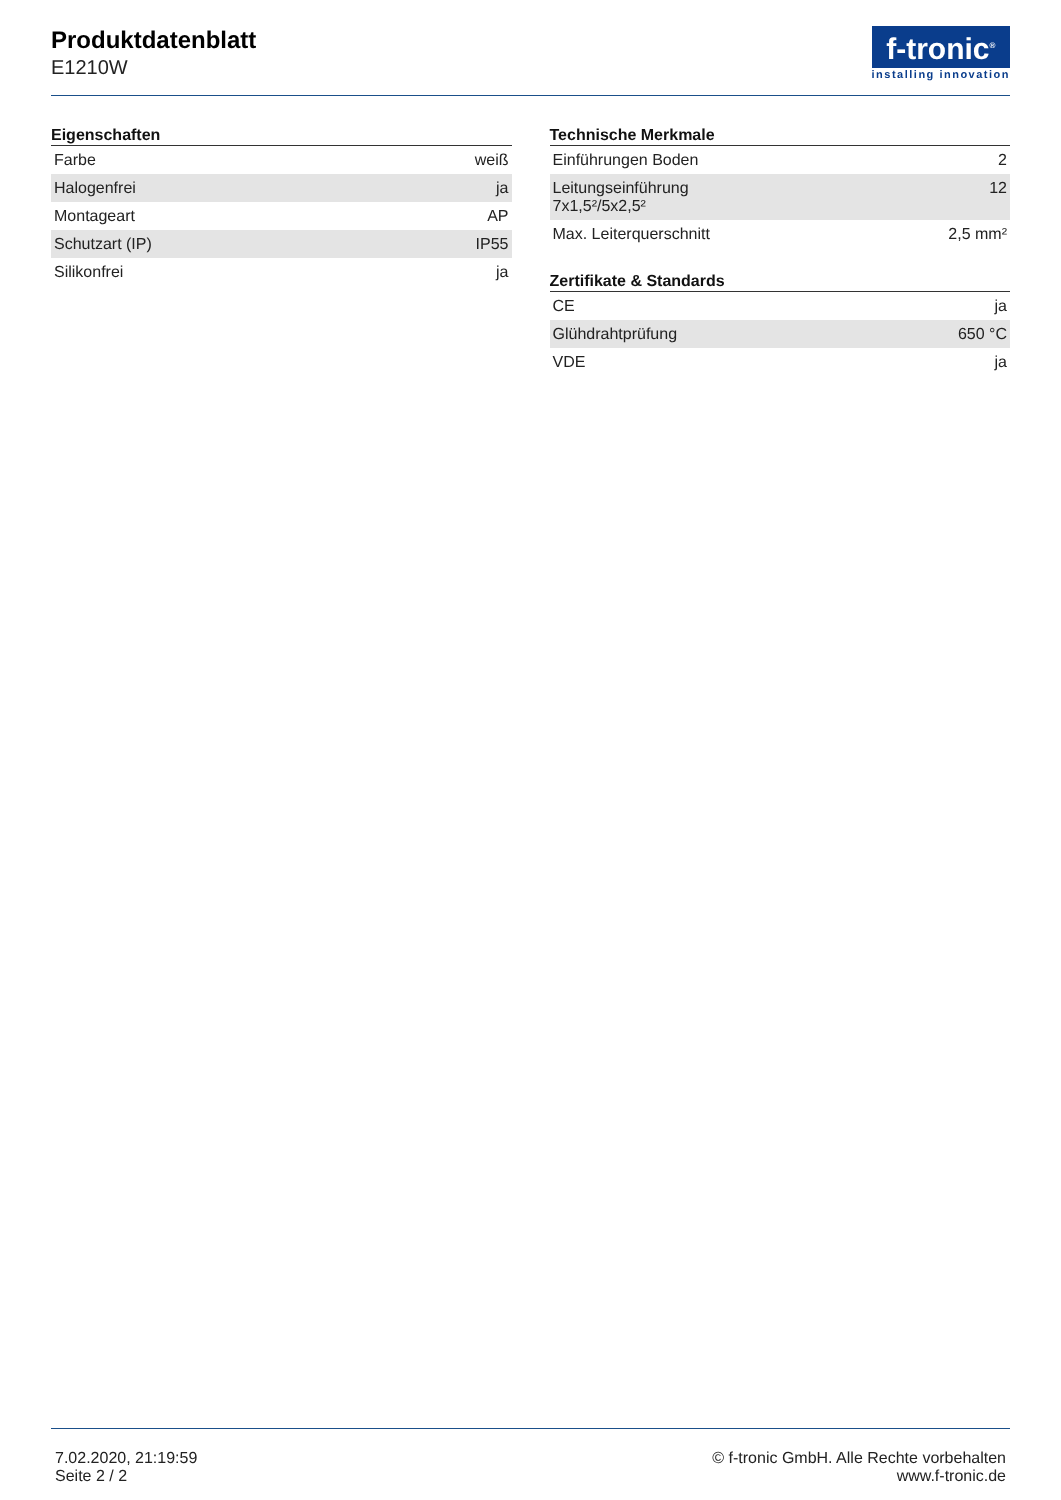Produktdatenblatt
E1210W
f-tronic<sup>®</sup>
installing innovation
Eigenschaften
| Farbe | weiß |
| Halogenfrei | ja |
| Montageart | AP |
| Schutzart (IP) | IP55 |
| Silikonfrei | ja |
Technische Merkmale
| Einführungen Boden | 2 |
| Leitungseinführung 7x1,5²/5x2,5² | 12 |
| Max. Leiterquerschnitt | 2,5 mm² |
Zertifikate & Standards
| CE | ja |
| Glühdrahtprüfung | 650 °C |
| VDE | ja |
7.02.2020, 21:19:59
Seite 2 / 2
© f-tronic GmbH. Alle Rechte vorbehalten
www.f-tronic.de